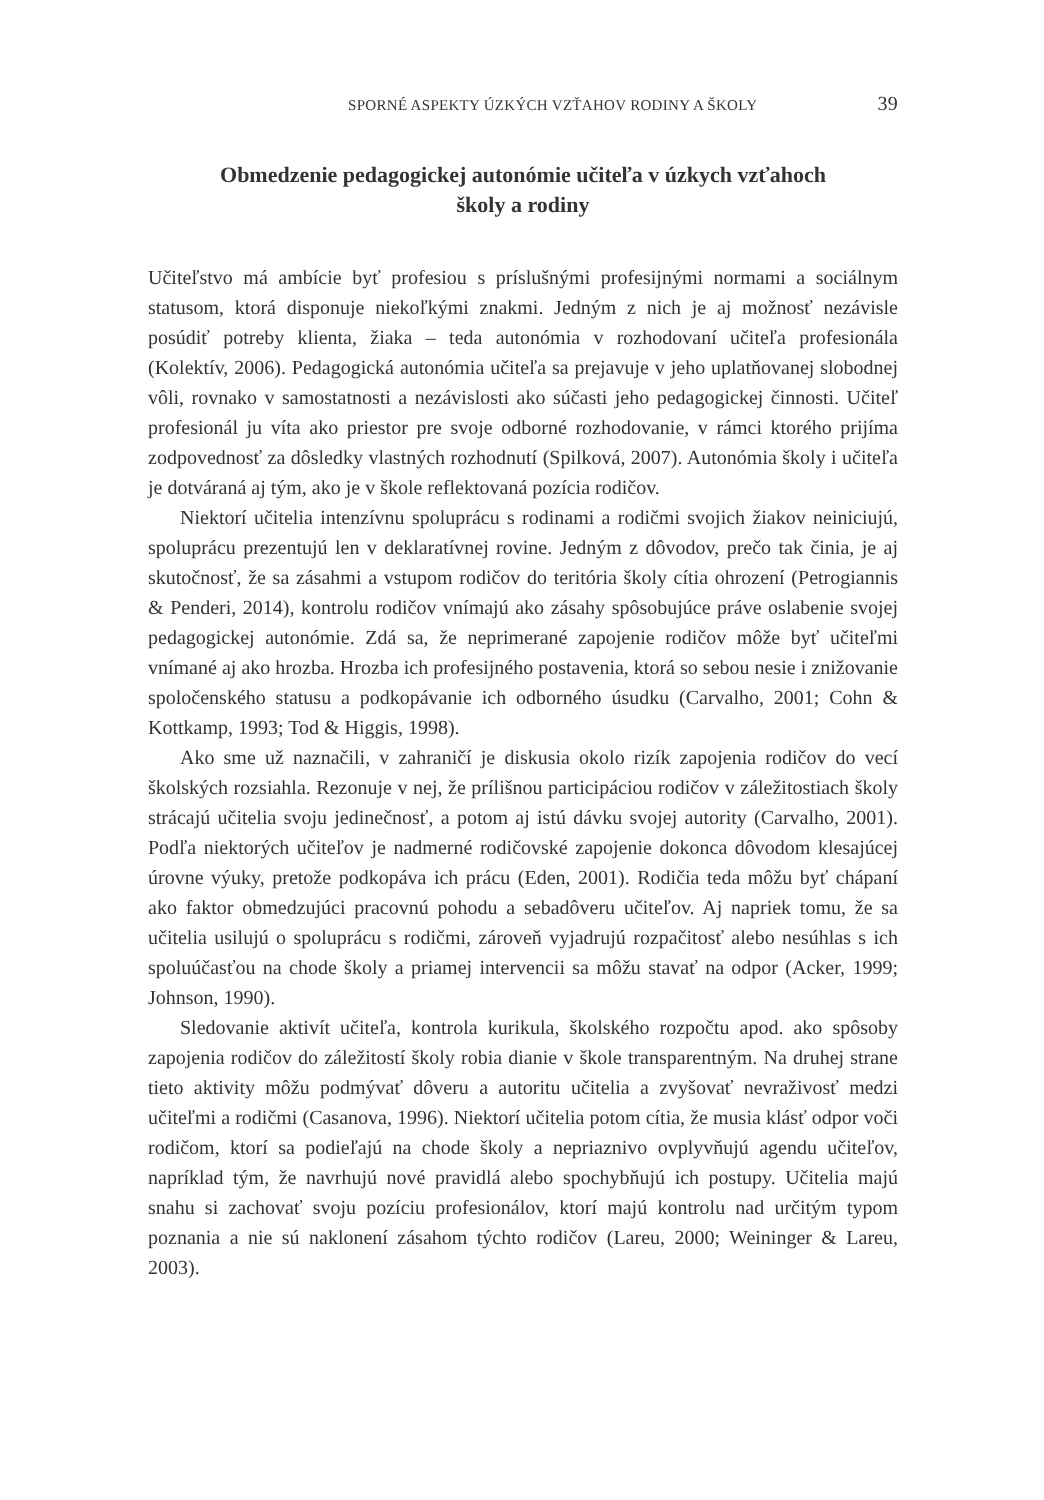SPORNÉ ASPEKTY ÚZKÝCH VZŤAHOV RODINY A ŠKOLY 39
Obmedzenie pedagogickej autonómie učiteľa v úzkych vzťahoch
školy a rodiny
Učiteľstvo má ambície byť profesiou s príslušnými profesijnými normami a sociálnym statusom, ktorá disponuje niekoľkými znakmi. Jedným z nich je aj možnosť nezávisle posúdiť potreby klienta, žiaka – teda autonómia v rozhodovaní učiteľa profesionála (Kolektív, 2006). Pedagogická autonómia učiteľa sa prejavuje v jeho uplatňovanej slobodnej vôli, rovnako v samostatnosti a nezávislosti ako súčasti jeho pedagogickej činnosti. Učiteľ profesionál ju víta ako priestor pre svoje odborné rozhodovanie, v rámci ktorého prijíma zodpovednosť za dôsledky vlastných rozhodnutí (Spilková, 2007). Autonómia školy i učiteľa je dotváraná aj tým, ako je v škole reflektovaná pozícia rodičov.
Niektorí učitelia intenzívnu spoluprácu s rodinami a rodičmi svojich žiakov neiniciujú, spoluprácu prezentujú len v deklaratívnej rovine. Jedným z dôvodov, prečo tak činia, je aj skutočnosť, že sa zásahmi a vstupom rodičov do teritória školy cítia ohrození (Petrogiannis & Penderi, 2014), kontrolu rodičov vnímajú ako zásahy spôsobujúce práve oslabenie svojej pedagogickej autonómie. Zdá sa, že neprimerané zapojenie rodičov môže byť učiteľmi vnímané aj ako hrozba. Hrozba ich profesijného postavenia, ktorá so sebou nesie i znižovanie spoločenského statusu a podkopávanie ich odborného úsudku (Carvalho, 2001; Cohn & Kottkamp, 1993; Tod & Higgis, 1998).
Ako sme už naznačili, v zahraničí je diskusia okolo rizík zapojenia rodičov do vecí školských rozsiahla. Rezonuje v nej, že prílišnou participáciou rodičov v záležitostiach školy strácajú učitelia svoju jedinečnosť, a potom aj istú dávku svojej autority (Carvalho, 2001). Podľa niektorých učiteľov je nadmerné rodičovské zapojenie dokonca dôvodom klesajúcej úrovne výuky, pretože podkopáva ich prácu (Eden, 2001). Rodičia teda môžu byť chápaní ako faktor obmedzujúci pracovnú pohodu a sebadôveru učiteľov. Aj napriek tomu, že sa učitelia usilujú o spoluprácu s rodičmi, zároveň vyjadrujú rozpačitosť alebo nesúhlas s ich spoluúčasťou na chode školy a priamej intervencii sa môžu stavať na odpor (Acker, 1999; Johnson, 1990).
Sledovanie aktivít učiteľa, kontrola kurikula, školského rozpočtu apod. ako spôsoby zapojenia rodičov do záležitostí školy robia dianie v škole transparentným. Na druhej strane tieto aktivity môžu podmývať dôveru a autoritu učitelia a zvyšovať nevraživosť medzi učiteľmi a rodičmi (Casanova, 1996). Niektorí učitelia potom cítia, že musia klásť odpor voči rodičom, ktorí sa podieľajú na chode školy a nepriaznivo ovplyvňujú agendu učiteľov, napríklad tým, že navrhujú nové pravidlá alebo spochybňujú ich postupy. Učitelia majú snahu si zachovať svoju pozíciu profesionálov, ktorí majú kontrolu nad určitým typom poznania a nie sú naklonení zásahom týchto rodičov (Lareu, 2000; Weininger & Lareu, 2003).